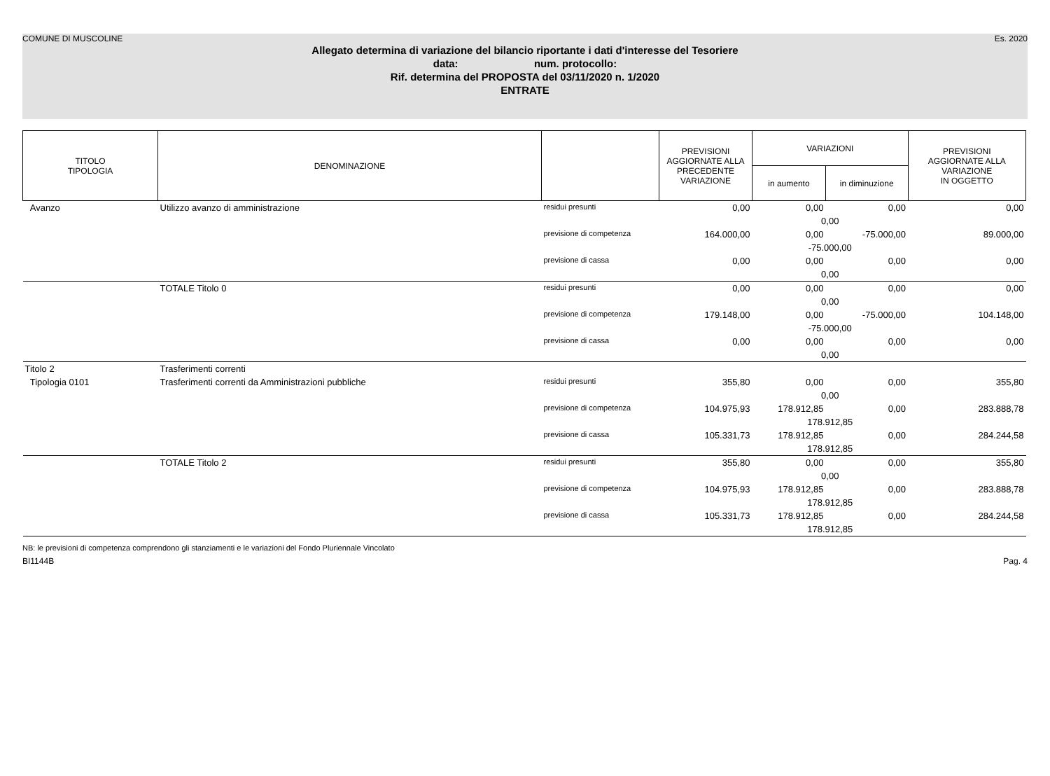COMUNE DI MUSCOLINE Es. 2020
Allegato determina di variazione del bilancio riportante i dati d'interesse del Tesoriere
data: num. protocollo:
Rif. determina del PROPOSTA del 03/11/2020 n. 1/2020
ENTRATE
| TITOLO TIPOLOGIA | DENOMINAZIONE | | PREVISIONI AGGIORNATE ALLA PRECEDENTE VARIAZIONE | VARIAZIONI | | PREVISIONI AGGIORNATE ALLA VARIAZIONE IN OGGETTO |
| --- | --- | --- | --- | --- | --- | --- |
| | | | | in aumento | in diminuzione | |
| Avanzo | Utilizzo avanzo di amministrazione | residui presunti | 0,00 | 0,00 | 0,00 | 0,00 |
| | | | | 0,00 | | |
| | | previsione di competenza | 164.000,00 | 0,00 | -75.000,00 | 89.000,00 |
| | | | | -75.000,00 | | |
| | | previsione di cassa | 0,00 | 0,00 | 0,00 | 0,00 |
| | | | | 0,00 | | |
| | TOTALE Titolo 0 | residui presunti | 0,00 | 0,00 | 0,00 | 0,00 |
| | | | | 0,00 | | |
| | | previsione di competenza | 179.148,00 | 0,00 | -75.000,00 | 104.148,00 |
| | | | | -75.000,00 | | |
| | | previsione di cassa | 0,00 | 0,00 | 0,00 | 0,00 |
| | | | | 0,00 | | |
| Titolo 2 | Trasferimenti correnti | | | | | |
| Tipologia 0101 | Trasferimenti correnti da Amministrazioni pubbliche | residui presunti | 355,80 | 0,00 | 0,00 | 355,80 |
| | | | | 0,00 | | |
| | | previsione di competenza | 104.975,93 | 178.912,85 | 0,00 | 283.888,78 |
| | | | | 178.912,85 | | |
| | | previsione di cassa | 105.331,73 | 178.912,85 | 0,00 | 284.244,58 |
| | | | | 178.912,85 | | |
| | TOTALE Titolo 2 | residui presunti | 355,80 | 0,00 | 0,00 | 355,80 |
| | | | | 0,00 | | |
| | | previsione di competenza | 104.975,93 | 178.912,85 | 0,00 | 283.888,78 |
| | | | | 178.912,85 | | |
| | | previsione di cassa | 105.331,73 | 178.912,85 | 0,00 | 284.244,58 |
| | | | | 178.912,85 | | |
NB: le previsioni di competenza comprendono gli stanziamenti e le variazioni del Fondo Pluriennale Vincolato
BI1144B Pag. 4